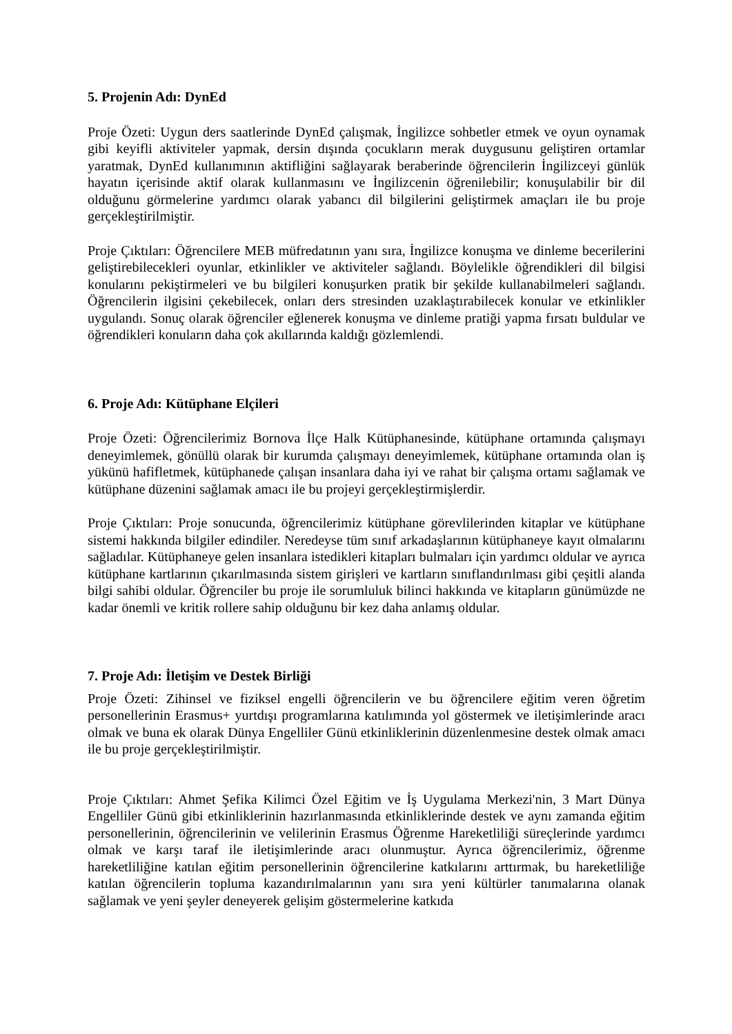5. Projenin Adı: DynEd
Proje Özeti: Uygun ders saatlerinde DynEd çalışmak, İngilizce sohbetler etmek ve oyun oynamak gibi keyifli aktiviteler yapmak, dersin dışında çocukların merak duygusunu geliştiren ortamlar yaratmak, DynEd kullanımının aktifliğini sağlayarak beraberinde öğrencilerin İngilizceyi günlük hayatın içerisinde aktif olarak kullanmasını ve İngilizcenin öğrenilebilir; konuşulabilir bir dil olduğunu görmelerine yardımcı olarak yabancı dil bilgilerini geliştirmek amaçları ile bu proje gerçekleştirilmiştir.
Proje Çıktıları: Öğrencilere MEB müfredatının yanı sıra, İngilizce konuşma ve dinleme becerilerini geliştirebilecekleri oyunlar, etkinlikler ve aktiviteler sağlandı. Böylelikle öğrendikleri dil bilgisi konularını pekiştirmeleri ve bu bilgileri konuşurken pratik bir şekilde kullanabilmeleri sağlandı. Öğrencilerin ilgisini çekebilecek, onları ders stresinden uzaklaştırabilecek konular ve etkinlikler uygulandı. Sonuç olarak öğrenciler eğlenerek konuşma ve dinleme pratiği yapma fırsatı buldular ve öğrendikleri konuların daha çok akıllarında kaldığı gözlemlendi.
6. Proje Adı: Kütüphane Elçileri
Proje Özeti: Öğrencilerimiz Bornova İlçe Halk Kütüphanesinde, kütüphane ortamında çalışmayı deneyimlemek, gönüllü olarak bir kurumda çalışmayı deneyimlemek, kütüphane ortamında olan iş yükünü hafifletmek, kütüphanede çalışan insanlara daha iyi ve rahat bir çalışma ortamı sağlamak ve kütüphane düzenini sağlamak amacı ile bu projeyi gerçekleştirmişlerdir.
Proje Çıktıları: Proje sonucunda, öğrencilerimiz kütüphane görevlilerinden kitaplar ve kütüphane sistemi hakkında bilgiler edindiler. Neredeyse tüm sınıf arkadaşlarının kütüphaneye kayıt olmalarını sağladılar. Kütüphaneye gelen insanlara istedikleri kitapları bulmaları için yardımcı oldular ve ayrıca kütüphane kartlarının çıkarılmasında sistem girişleri ve kartların sınıflandırılması gibi çeşitli alanda bilgi sahibi oldular. Öğrenciler bu proje ile sorumluluk bilinci hakkında ve kitapların günümüzde ne kadar önemli ve kritik rollere sahip olduğunu bir kez daha anlamış oldular.
7. Proje Adı: İletişim ve Destek Birliği
Proje Özeti: Zihinsel ve fiziksel engelli öğrencilerin ve bu öğrencilere eğitim veren öğretim personellerinin Erasmus+ yurtdışı programlarına katılımında yol göstermek ve iletişimlerinde aracı olmak ve buna ek olarak Dünya Engelliler Günü etkinliklerinin düzenlenmesine destek olmak amacı ile bu proje gerçekleştirilmiştir.
Proje Çıktıları: Ahmet Şefika Kilimci Özel Eğitim ve İş Uygulama Merkezi'nin, 3 Mart Dünya Engelliler Günü gibi etkinliklerinin hazırlanmasında etkinliklerinde destek ve aynı zamanda eğitim personellerinin, öğrencilerinin ve velilerinin Erasmus Öğrenme Hareketliliği süreçlerinde yardımcı olmak ve karşı taraf ile iletişimlerinde aracı olunmuştur. Ayrıca öğrencilerimiz, öğrenme hareketliliğine katılan eğitim personellerinin öğrencilerine katkılarını arttırmak, bu hareketliliğe katılan öğrencilerin topluma kazandırılmalarının yanı sıra yeni kültürler tanımalarına olanak sağlamak ve yeni şeyler deneyerek gelişim göstermelerine katkıda